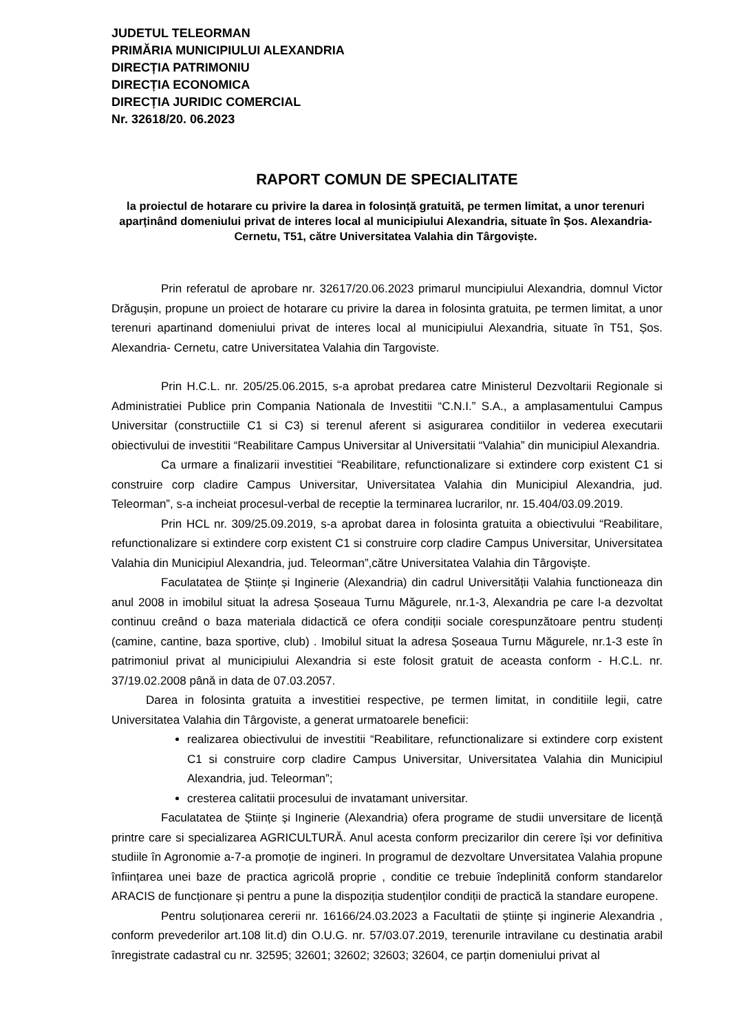JUDETUL TELEORMAN
PRIMĂRIA MUNICIPIULUI ALEXANDRIA
DIRECȚIA PATRIMONIU
DIRECȚIA ECONOMICA
DIRECȚIA JURIDIC COMERCIAL
Nr. 32618/20. 06.2023
RAPORT COMUN DE SPECIALITATE
la proiectul de hotarare cu privire la darea in folosință gratuită, pe termen limitat, a unor terenuri aparținând domeniului privat de interes local al municipiului Alexandria, situate în Șos. Alexandria- Cernetu, T51, către Universitatea Valahia din Târgoviște.
Prin referatul de aprobare nr. 32617/20.06.2023 primarul muncipiului Alexandria, domnul Victor Drăgușin, propune un proiect de hotarare cu privire la darea in folosinta gratuita, pe termen limitat, a unor terenuri apartinand domeniului privat de interes local al municipiului Alexandria, situate în T51, Șos. Alexandria- Cernetu, catre Universitatea Valahia din Targoviste.
Prin H.C.L. nr. 205/25.06.2015, s-a aprobat predarea catre Ministerul Dezvoltarii Regionale si Administratiei Publice prin Compania Nationala de Investitii “C.N.I.” S.A., a amplasamentului Campus Universitar (constructiile C1 si C3) si terenul aferent si asigurarea conditiilor in vederea executarii obiectivului de investitii “Reabilitare Campus Universitar al Universitatii “Valahia” din municipiul Alexandria.
Ca urmare a finalizarii investitiei “Reabilitare, refunctionalizare si extindere corp existent C1 si construire corp cladire Campus Universitar, Universitatea Valahia din Municipiul Alexandria, jud. Teleorman”, s-a incheiat procesul-verbal de receptie la terminarea lucrarilor, nr. 15.404/03.09.2019.
Prin HCL nr. 309/25.09.2019, s-a aprobat darea in folosinta gratuita a obiectivului “Reabilitare, refunctionalizare si extindere corp existent C1 si construire corp cladire Campus Universitar, Universitatea Valahia din Municipiul Alexandria, jud. Teleorman”,către Universitatea Valahia din Târgoviște.
Faculatatea de Științe și Inginerie (Alexandria) din cadrul Universității Valahia functioneaza din anul 2008 in imobilul situat la adresa Șoseaua Turnu Măgurele, nr.1-3, Alexandria pe care l-a dezvoltat continuu creând o baza materiala didactică ce ofera condiții sociale corespunzătoare pentru studenți (camine, cantine, baza sportive, club) . Imobilul situat la adresa Șoseaua Turnu Măgurele, nr.1-3 este în patrimoniul privat al municipiului Alexandria si este folosit gratuit de aceasta conform - H.C.L. nr. 37/19.02.2008 până in data de 07.03.2057.
Darea in folosinta gratuita a investitiei respective, pe termen limitat, in conditiile legii, catre Universitatea Valahia din Târgoviste, a generat urmatoarele beneficii:
realizarea obiectivului de investitii “Reabilitare, refunctionalizare si extindere corp existent C1 si construire corp cladire Campus Universitar, Universitatea Valahia din Municipiul Alexandria, jud. Teleorman”;
cresterea calitatii procesului de invatamant universitar.
Faculatatea de Științe și Inginerie (Alexandria) ofera programe de studii unversitare de licență printre care si specializarea AGRICULTURĂ. Anul acesta conform precizarilor din cerere își vor definitiva studiile în Agronomie a-7-a promoție de ingineri. In programul de dezvoltare Unversitatea Valahia propune înființarea unei baze de practica agricolă proprie , conditie ce trebuie îndeplinită conform standarelor ARACIS de funcționare și pentru a pune la dispoziția studenților condiții de practică la standare europene.
Pentru soluționarea cererii nr. 16166/24.03.2023 a Facultatii de științe și inginerie Alexandria , conform prevederilor art.108 lit.d) din O.U.G. nr. 57/03.07.2019, terenurile intravilane cu destinatia arabil înregistrate cadastral cu nr. 32595; 32601; 32602; 32603; 32604, ce parțin domeniului privat al